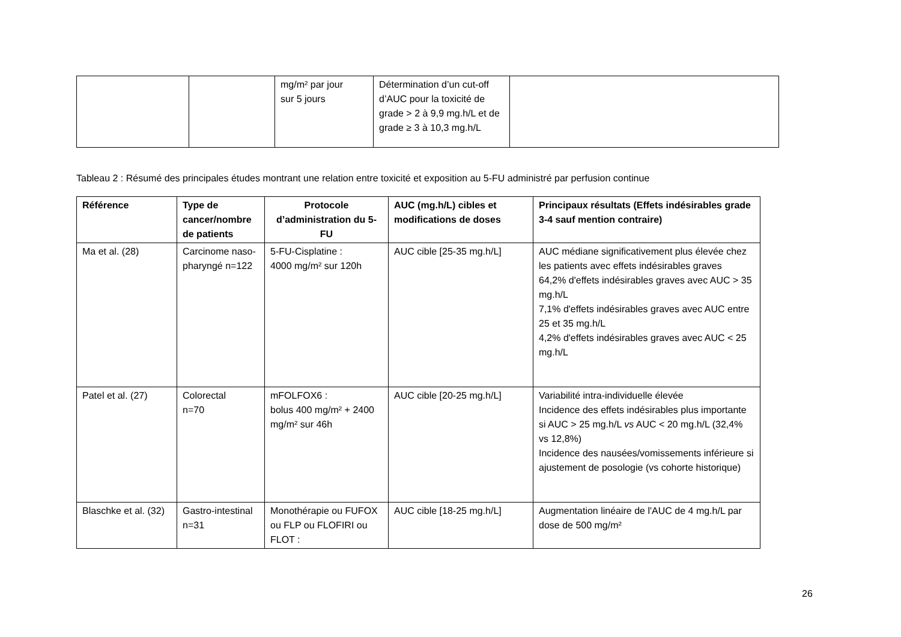| | | mg/m² par jour sur 5 jours | Détermination d’un cut-off d’AUC pour la toxicité de grade > 2 à 9,9 mg.h/L et de grade ≥ 3 à 10,3 mg.h/L | |
Tableau 2 : Résumé des principales études montrant une relation entre toxicité et exposition au 5-FU administré par perfusion continue
| Référence | Type de cancer/nombre de patients | Protocole d’administration du 5-FU | AUC (mg.h/L) cibles et modifications de doses | Principaux résultats (Effets indésirables grade 3-4 sauf mention contraire) |
| --- | --- | --- | --- | --- |
| Ma et al. (28) | Carcinome naso-pharyngé n=122 | 5-FU-Cisplatine : 4000 mg/m² sur 120h | AUC cible [25-35 mg.h/L] | AUC médiane significativement plus élevée chez les patients avec effets indésirables graves 64,2% d'effets indésirables graves avec AUC > 35 mg.h/L 7,1% d'effets indésirables graves avec AUC entre 25 et 35 mg.h/L 4,2% d'effets indésirables graves avec AUC < 25 mg.h/L |
| Patel et al. (27) | Colorectal n=70 | mFOLFOX6 : bolus 400 mg/m² + 2400 mg/m² sur 46h | AUC cible [20-25 mg.h/L] | Variabilité intra-individuelle élevée Incidence des effets indésirables plus importante si AUC > 25 mg.h/L vs AUC < 20 mg.h/L (32,4% vs 12,8%) Incidence des nausées/vomissements inférieure si ajustement de posologie (vs cohorte historique) |
| Blaschke et al. (32) | Gastro-intestinal n=31 | Monothérapie ou FUFOX ou FLP ou FLOFIRI ou FLOT : | AUC cible [18-25 mg.h/L] | Augmentation linéaire de l'AUC de 4 mg.h/L par dose de 500 mg/m² |
26